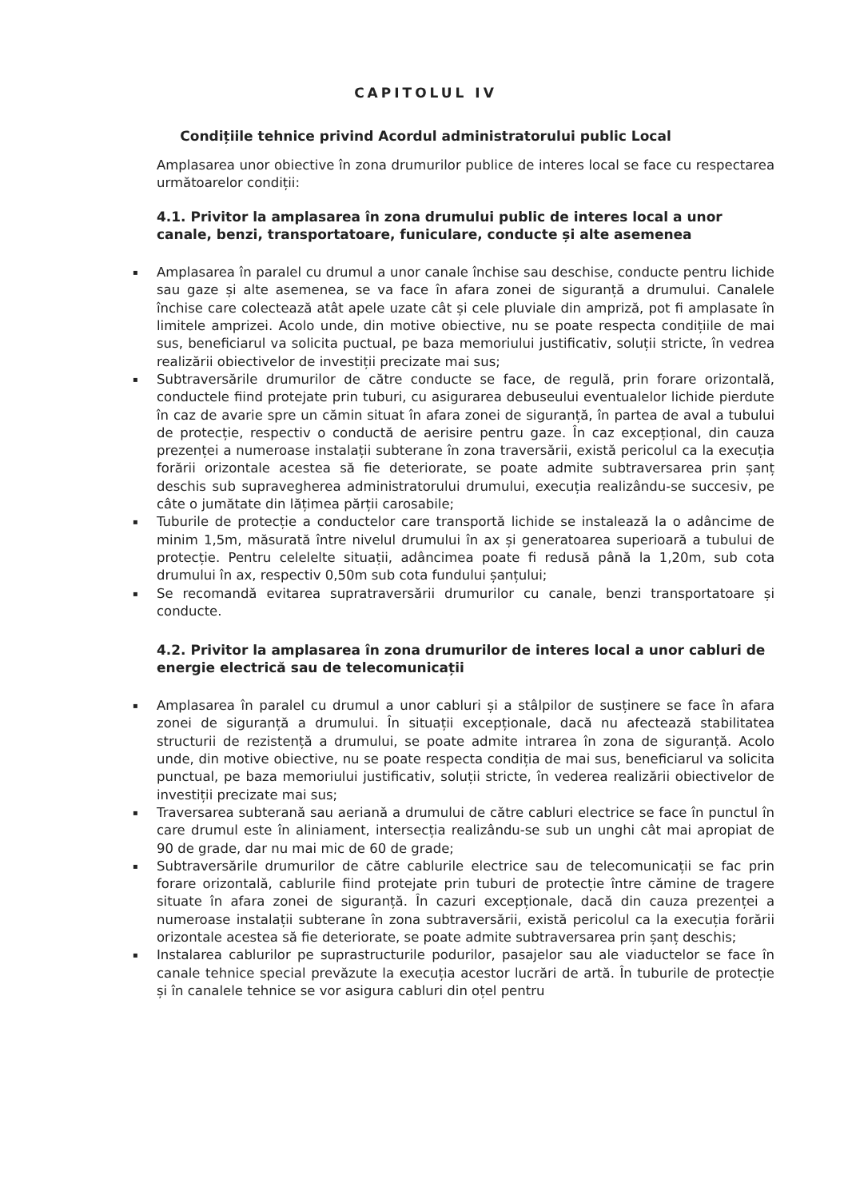CAPITOLUL IV
Condițiile tehnice privind Acordul administratorului public Local
Amplasarea unor obiective în zona drumurilor publice de interes local se face cu respectarea următoarelor condiții:
4.1. Privitor la amplasarea în zona drumului public de interes local a unor canale, benzi, transportatoare, funiculare, conducte și alte asemenea
▪ Amplasarea în paralel cu drumul a unor canale închise sau deschise, conducte pentru lichide sau gaze și alte asemenea, se va face în afara zonei de siguranță a drumului. Canalele închise care colectează atât apele uzate cât și cele pluviale din ampriză, pot fi amplasate în limitele amprizei. Acolo unde, din motive obiective, nu se poate respecta condițiile de mai sus, beneficiarul va solicita puctual, pe baza memoriului justificativ, soluții stricte, în vedrea realizării obiectivelor de investiții precizate mai sus;
▪ Subtraversările drumurilor de către conducte se face, de regulă, prin forare orizontală, conductele fiind protejate prin tuburi, cu asigurarea debuseului eventualelor lichide pierdute în caz de avarie spre un cămin situat în afara zonei de siguranță, în partea de aval a tubului de protecție, respectiv o conductă de aerisire pentru gaze. În caz excepțional, din cauza prezenței a numeroase instalații subterane în zona traversării, există pericolul ca la execuția forării orizontale acestea să fie deteriorate, se poate admite subtraversarea prin șanț deschis sub supravegherea administratorului drumului, execuția realizându-se succesiv, pe câte o jumătate din lățimea părții carosabile;
▪ Tuburile de protecție a conductelor care transportă lichide se instalează la o adâncime de minim 1,5m, măsurată între nivelul drumului în ax și generatoarea superioară a tubului de protecție. Pentru celelelte situații, adâncimea poate fi redusă până la 1,20m, sub cota drumului în ax, respectiv 0,50m sub cota fundului șanțului;
▪ Se recomandă evitarea supratraversării drumurilor cu canale, benzi transportatoare și conducte.
4.2. Privitor la amplasarea în zona drumurilor de interes local a unor cabluri de energie electrică sau de telecomunicații
▪ Amplasarea în paralel cu drumul a unor cabluri și a stâlpilor de susținere se face în afara zonei de siguranță a drumului. În situații excepționale, dacă nu afectează stabilitatea structurii de rezistență a drumului, se poate admite intrarea în zona de siguranță. Acolo unde, din motive obiective, nu se poate respecta condiția de mai sus, beneficiarul va solicita punctual, pe baza memoriului justificativ, soluții stricte, în vederea realizării obiectivelor de investiții precizate mai sus;
▪ Traversarea subterană sau aeriană a drumului de către cabluri electrice se face în punctul în care drumul este în aliniament, intersecția realizându-se sub un unghi cât mai apropiat de 90 de grade, dar nu mai mic de 60 de grade;
▪ Subtraversările drumurilor de către cablurile electrice sau de telecomunicații se fac prin forare orizontală, cablurile fiind protejate prin tuburi de protecție între cămine de tragere situate în afara zonei de siguranță. În cazuri excepționale, dacă din cauza prezenței a numeroase instalații subterane în zona subtraversării, există pericolul ca la execuția forării orizontale acestea să fie deteriorate, se poate admite subtraversarea prin șanț deschis;
▪ Instalarea cablurilor pe suprastructurile podurilor, pasajelor sau ale viaductelor se face în canale tehnice special prevăzute la execuția acestor lucrări de artă. În tuburile de protecție și în canalele tehnice se vor asigura cabluri din oțel pentru